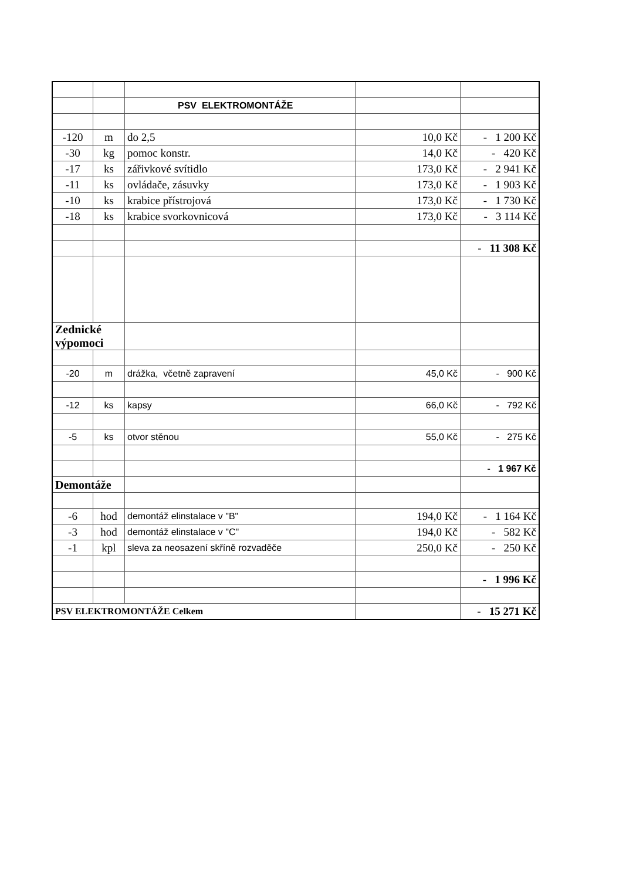| | | PSV ELEKTROMONTÁŽE | | |
| -120 | m | do 2,5 | 10,0 Kč | - 1 200 Kč |
| -30 | kg | pomoc konstr. | 14,0 Kč | - 420 Kč |
| -17 | ks | zářivkové svítidlo | 173,0 Kč | - 2 941 Kč |
| -11 | ks | ovládače, zásuvky | 173,0 Kč | - 1 903 Kč |
| -10 | ks | krabice přístrojová | 173,0 Kč | - 1 730 Kč |
| -18 | ks | krabice svorkovnicová | 173,0 Kč | - 3 114 Kč |
| | | | | - 11 308 Kč |
| Zednické výpomoci | | | | |
| -20 | m | drážka, včetně zapravení | 45,0 Kč | - 900 Kč |
| -12 | ks | kapsy | 66,0 Kč | - 792 Kč |
| -5 | ks | otvor stěnou | 55,0 Kč | - 275 Kč |
| | | | | - 1 967 Kč |
| Demontáže | | | | |
| -6 | hod | demontáž elinstalace v "B" | 194,0 Kč | - 1 164 Kč |
| -3 | hod | demontáž elinstalace v "C" | 194,0 Kč | - 582 Kč |
| -1 | kpl | sleva za neosazení skříně rozvaděče | 250,0 Kč | - 250 Kč |
| | | | | - 1 996 Kč |
| PSV ELEKTROMONTÁŽE Celkem | | | | - 15 271 Kč |